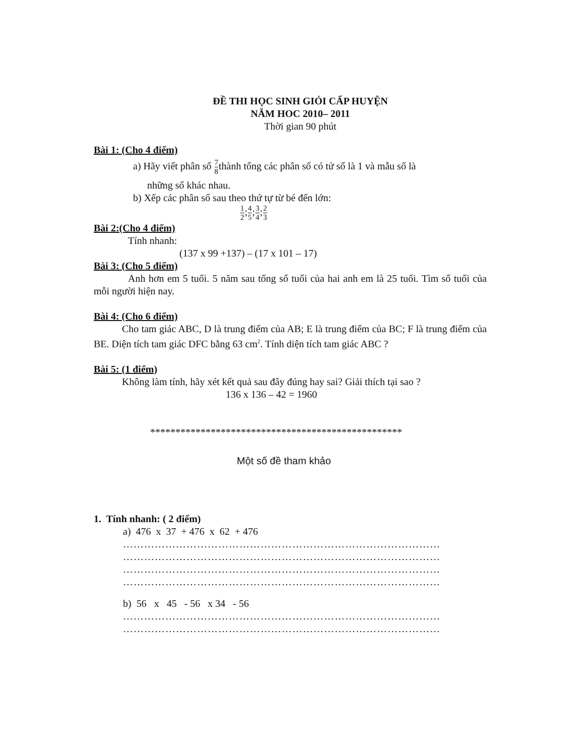ĐỀ THI HỌC SINH GIỎI CẤP HUYỆN
NĂM HOC 2010– 2011
Thời gian 90 phút
Bài 1: (Cho 4 điểm)
a) Hãy viết phân số 7 8thành tổng các phân số có tử số là 1 và mẫu số là
những số khác nhau.
b) Xếp các phân số sau theo thứ tự từ bé đến lớn:
1 2;4 5;3 4;2 3
Bài 2:(Cho 4 điểm)
Tính nhanh:
(137 x 99 +137) – (17 x 101 – 17)
Bài 3: (Cho 5 điểm)
Anh hơn em 5 tuổi. 5 năm sau tổng số tuổi của hai anh em là 25 tuổi. Tìm số tuổi của mỗi người hiện nay.
Bài 4: (Cho 6 điểm)
Cho tam giác ABC, D là trung điểm của AB; E là trung điểm của BC; F là trung điểm của BE. Diện tích tam giác DFC bằng 63 cm<sup>2</sup>. Tính diện tích tam giác ABC ?
Bài 5: (1 điểm)
Không làm tính, hãy xét kết quả sau đây đúng hay sai? Giải thích tại sao ?
136 x 136 – 42 = 1960
**************************************************
Một số đề tham khảo
1. Tính nhanh: ( 2 điểm)
a) 476 x 37 + 476 x 62 + 476
……………………………………………………………………………………
……………………………………………………………………………………
……………………………………………………………………………………
……………………………………………………………………………………..
b) 56 x 45 - 56 x 34 - 56
……………………………………………………………………………………
……………………………………………………………………………………